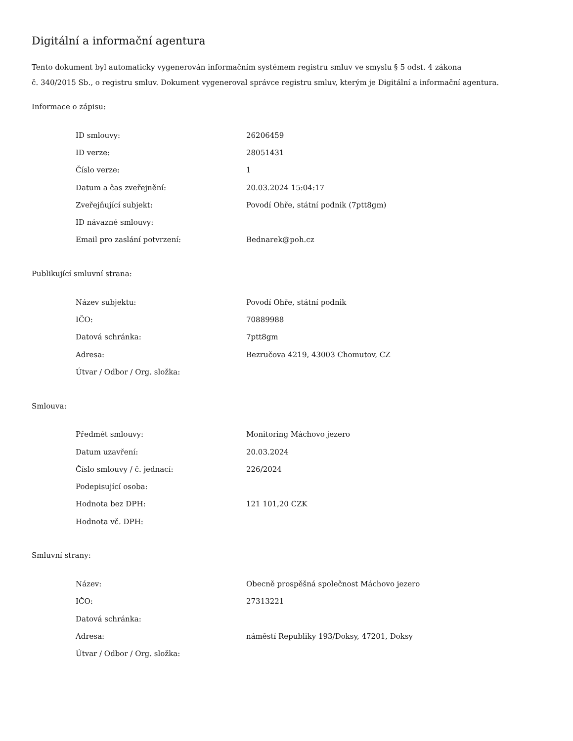Digitální a informační agentura
Tento dokument byl automaticky vygenerován informačním systémem registru smluv ve smyslu § 5 odst. 4 zákona
č. 340/2015 Sb., o registru smluv. Dokument vygeneroval správce registru smluv, kterým je Digitální a informační agentura.
Informace o zápisu:
| ID smlouvy: | 26206459 |
| ID verze: | 28051431 |
| Číslo verze: | 1 |
| Datum a čas zveřejnění: | 20.03.2024 15:04:17 |
| Zveřejňující subjekt: | Povodí Ohře, státní podnik (7ptt8gm) |
| ID návazné smlouvy: | |
| Email pro zaslání potvrzení: | Bednarek@poh.cz |
Publikující smluvní strana:
| Název subjektu: | Povodí Ohře, státní podnik |
| IČO: | 70889988 |
| Datová schránka: | 7ptt8gm |
| Adresa: | Bezručova 4219, 43003 Chomutov, CZ |
| Útvar / Odbor / Org. složka: | |
Smlouva:
| Předmět smlouvy: | Monitoring Máchovo jezero |
| Datum uzavření: | 20.03.2024 |
| Číslo smlouvy / č. jednací: | 226/2024 |
| Podepisující osoba: | |
| Hodnota bez DPH: | 121 101,20 CZK |
| Hodnota vč. DPH: | |
Smluvní strany:
| Název: | Obecně prospěšná společnost Máchovo jezero |
| IČO: | 27313221 |
| Datová schránka: | |
| Adresa: | náměstí Republiky 193/Doksy, 47201, Doksy |
| Útvar / Odbor / Org. složka: | |